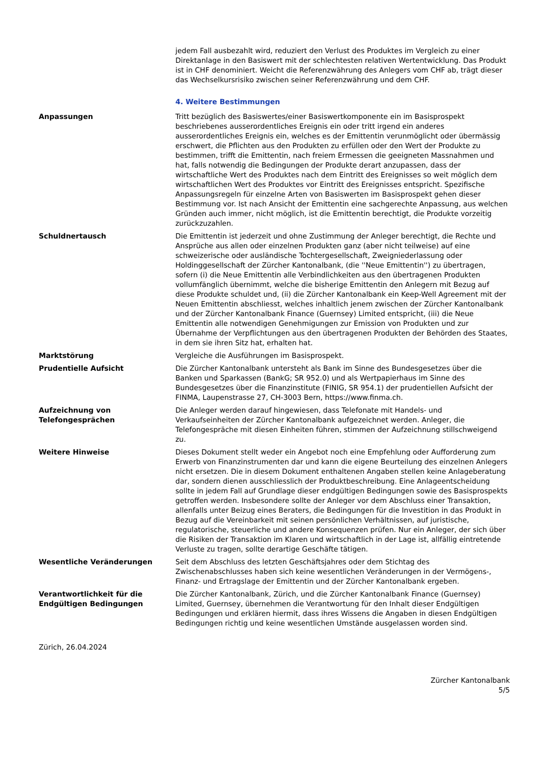jedem Fall ausbezahlt wird, reduziert den Verlust des Produktes im Vergleich zu einer Direktanlage in den Basiswert mit der schlechtesten relativen Wertentwicklung. Das Produkt ist in CHF denominiert. Weicht die Referenzwährung des Anlegers vom CHF ab, trägt dieser das Wechselkursrisiko zwischen seiner Referenzwährung und dem CHF.
4. Weitere Bestimmungen
Anpassungen Tritt bezüglich des Basiswertes/einer Basiswertkomponente ein im Basisprospekt beschriebenes ausserordentliches Ereignis ein oder tritt irgend ein anderes ausserordentliches Ereignis ein, welches es der Emittentin verunmöglicht oder übermässig erschwert, die Pflichten aus den Produkten zu erfüllen oder den Wert der Produkte zu bestimmen, trifft die Emittentin, nach freiem Ermessen die geeigneten Massnahmen und hat, falls notwendig die Bedingungen der Produkte derart anzupassen, dass der wirtschaftliche Wert des Produktes nach dem Eintritt des Ereignisses so weit möglich dem wirtschaftlichen Wert des Produktes vor Eintritt des Ereignisses entspricht. Spezifische Anpassungsregeln für einzelne Arten von Basiswerten im Basisprospekt gehen dieser Bestimmung vor. Ist nach Ansicht der Emittentin eine sachgerechte Anpassung, aus welchen Gründen auch immer, nicht möglich, ist die Emittentin berechtigt, die Produkte vorzeitig zurückzuzahlen.
Schuldnertausch Die Emittentin ist jederzeit und ohne Zustimmung der Anleger berechtigt, die Rechte und Ansprüche aus allen oder einzelnen Produkten ganz (aber nicht teilweise) auf eine schweizerische oder ausländische Tochtergesellschaft, Zweigniederlassung oder Holdinggesellschaft der Zürcher Kantonalbank, (die ''Neue Emittentin'') zu übertragen, sofern (i) die Neue Emittentin alle Verbindlichkeiten aus den übertragenen Produkten vollumfänglich übernimmt, welche die bisherige Emittentin den Anlegern mit Bezug auf diese Produkte schuldet und, (ii) die Zürcher Kantonalbank ein Keep-Well Agreement mit der Neuen Emittentin abschliesst, welches inhaltlich jenem zwischen der Zürcher Kantonalbank und der Zürcher Kantonalbank Finance (Guernsey) Limited entspricht, (iii) die Neue Emittentin alle notwendigen Genehmigungen zur Emission von Produkten und zur Übernahme der Verpflichtungen aus den übertragenen Produkten der Behörden des Staates, in dem sie ihren Sitz hat, erhalten hat.
Marktstörung Vergleiche die Ausführungen im Basisprospekt.
Prudentielle Aufsicht Die Zürcher Kantonalbank untersteht als Bank im Sinne des Bundesgesetzes über die Banken und Sparkassen (BankG; SR 952.0) und als Wertpapierhaus im Sinne des Bundesgesetzes über die Finanzinstitute (FINIG, SR 954.1) der prudentiellen Aufsicht der FINMA, Laupenstrasse 27, CH-3003 Bern, https://www.finma.ch.
Aufzeichnung von Telefongesprächen
Die Anleger werden darauf hingewiesen, dass Telefonate mit Handels- und Verkaufseinheiten der Zürcher Kantonalbank aufgezeichnet werden. Anleger, die Telefongespräche mit diesen Einheiten führen, stimmen der Aufzeichnung stillschweigend zu.
Weitere Hinweise Dieses Dokument stellt weder ein Angebot noch eine Empfehlung oder Aufforderung zum Erwerb von Finanzinstrumenten dar und kann die eigene Beurteilung des einzelnen Anlegers nicht ersetzen. Die in diesem Dokument enthaltenen Angaben stellen keine Anlageberatung dar, sondern dienen ausschliesslich der Produktbeschreibung. Eine Anlageentscheidung sollte in jedem Fall auf Grundlage dieser endgültigen Bedingungen sowie des Basisprospekts getroffen werden. Insbesondere sollte der Anleger vor dem Abschluss einer Transaktion, allenfalls unter Beizug eines Beraters, die Bedingungen für die Investition in das Produkt in Bezug auf die Vereinbarkeit mit seinen persönlichen Verhältnissen, auf juristische, regulatorische, steuerliche und andere Konsequenzen prüfen. Nur ein Anleger, der sich über die Risiken der Transaktion im Klaren und wirtschaftlich in der Lage ist, allfällig eintretende Verluste zu tragen, sollte derartige Geschäfte tätigen.
Wesentliche Veränderungen Seit dem Abschluss des letzten Geschäftsjahres oder dem Stichtag des Zwischenabschlusses haben sich keine wesentlichen Veränderungen in der Vermögens-, Finanz- und Ertragslage der Emittentin und der Zürcher Kantonalbank ergeben.
Verantwortlichkeit für die Endgültigen Bedingungen
Die Zürcher Kantonalbank, Zürich, und die Zürcher Kantonalbank Finance (Guernsey) Limited, Guernsey, übernehmen die Verantwortung für den Inhalt dieser Endgültigen Bedingungen und erklären hiermit, dass ihres Wissens die Angaben in diesen Endgültigen Bedingungen richtig und keine wesentlichen Umstände ausgelassen worden sind.
Zürich, 26.04.2024
Zürcher Kantonalbank
5/5